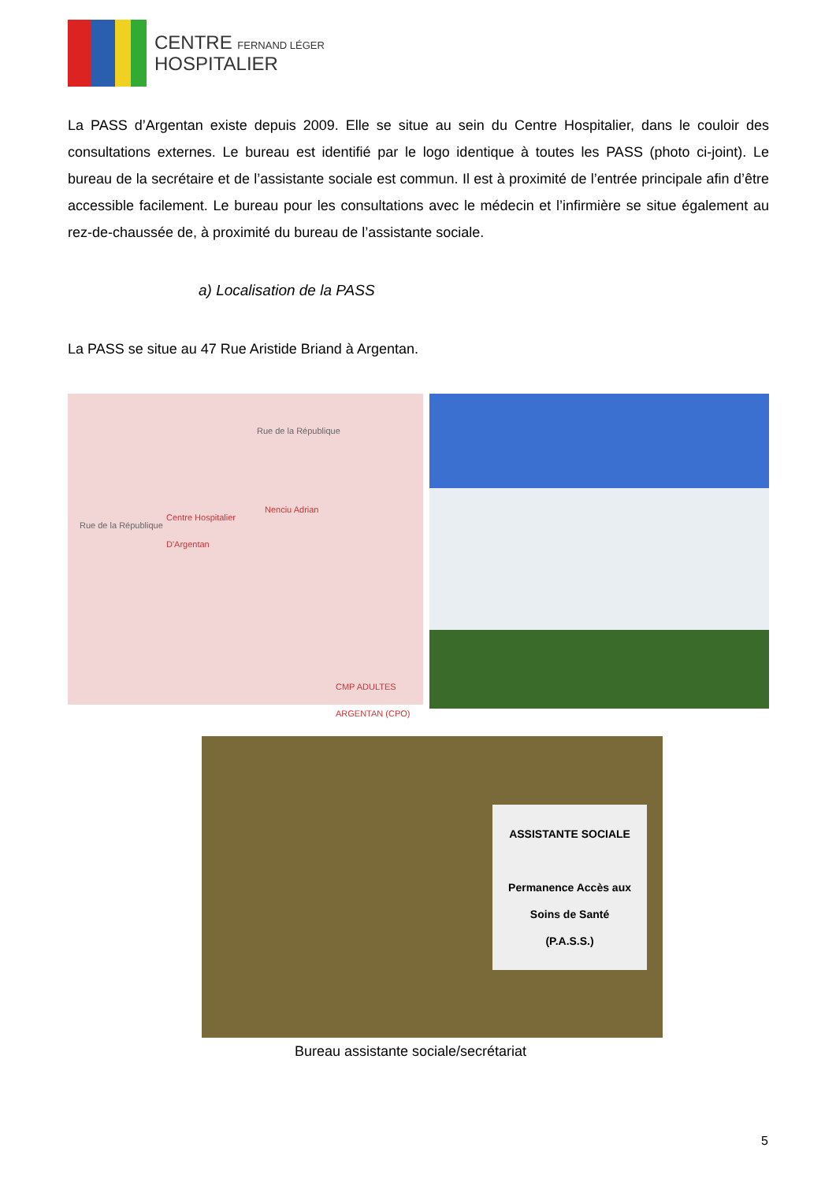CENTRE FERNAND LÉGER
HOSPITALIER
La PASS d’Argentan existe depuis 2009. Elle se situe au sein du Centre Hospitalier, dans le couloir des consultations externes. Le bureau est identifié par le logo identique à toutes les PASS (photo ci-joint). Le bureau de la secrétaire et de l’assistante sociale est commun. Il est à proximité de l’entrée principale afin d’être accessible facilement. Le bureau pour les consultations avec le médecin et l’infirmière se situe également au rez-de-chaussée de, à proximité du bureau de l’assistante sociale.
a) Localisation de la PASS
La PASS se situe au 47 Rue Aristide Briand à Argentan.
Rue de la République
Rue de la République
Centre Hospitalier
D'Argentan
Nenciu Adrian
CMP ADULTES
ARGENTAN (CPO)
ASSISTANTE SOCIALE
Permanence Accès aux
Soins de Santé
(P.A.S.S.)
Bureau assistante sociale/secrétariat
5